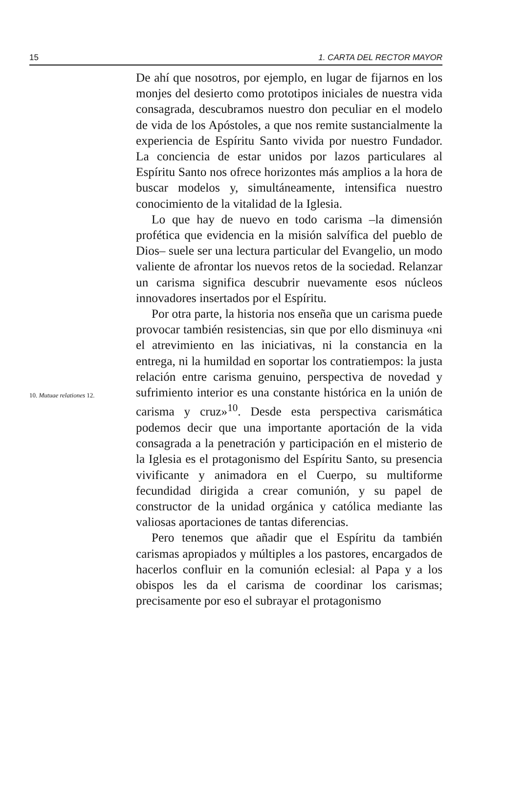15 1. CARTA DEL RECTOR MAYOR
10. Mutuae relationes 12.
De ahí que nosotros, por ejemplo, en lugar de fijarnos en los monjes del desierto como prototipos iniciales de nuestra vida consagrada, descubramos nuestro don peculiar en el modelo de vida de los Apóstoles, a que nos remite sustancialmente la experiencia de Espíritu Santo vivida por nuestro Fundador. La conciencia de estar unidos por lazos particulares al Espíritu Santo nos ofrece horizontes más amplios a la hora de buscar modelos y, simultáneamente, intensifica nuestro conocimiento de la vitalidad de la Iglesia.
Lo que hay de nuevo en todo carisma –la dimensión profética que evidencia en la misión salvífica del pueblo de Dios– suele ser una lectura particular del Evangelio, un modo valiente de afrontar los nuevos retos de la sociedad. Relanzar un carisma significa descubrir nuevamente esos núcleos innovadores insertados por el Espíritu.
Por otra parte, la historia nos enseña que un carisma puede provocar también resistencias, sin que por ello disminuya «ni el atrevimiento en las iniciativas, ni la constancia en la entrega, ni la humildad en soportar los contratiempos: la justa relación entre carisma genuino, perspectiva de novedad y sufrimiento interior es una constante histórica en la unión de carisma y cruz»<sup>10</sup>. Desde esta perspectiva carismática podemos decir que una importante aportación de la vida consagrada a la penetración y participación en el misterio de la Iglesia es el protagonismo del Espíritu Santo, su presencia vivificante y animadora en el Cuerpo, su multiforme fecundidad dirigida a crear comunión, y su papel de constructor de la unidad orgánica y católica mediante las valiosas aportaciones de tantas diferencias.
Pero tenemos que añadir que el Espíritu da también carismas apropiados y múltiples a los pastores, encargados de hacerlos confluir en la comunión eclesial: al Papa y a los obispos les da el carisma de coordinar los carismas; precisamente por eso el subrayar el protagonismo